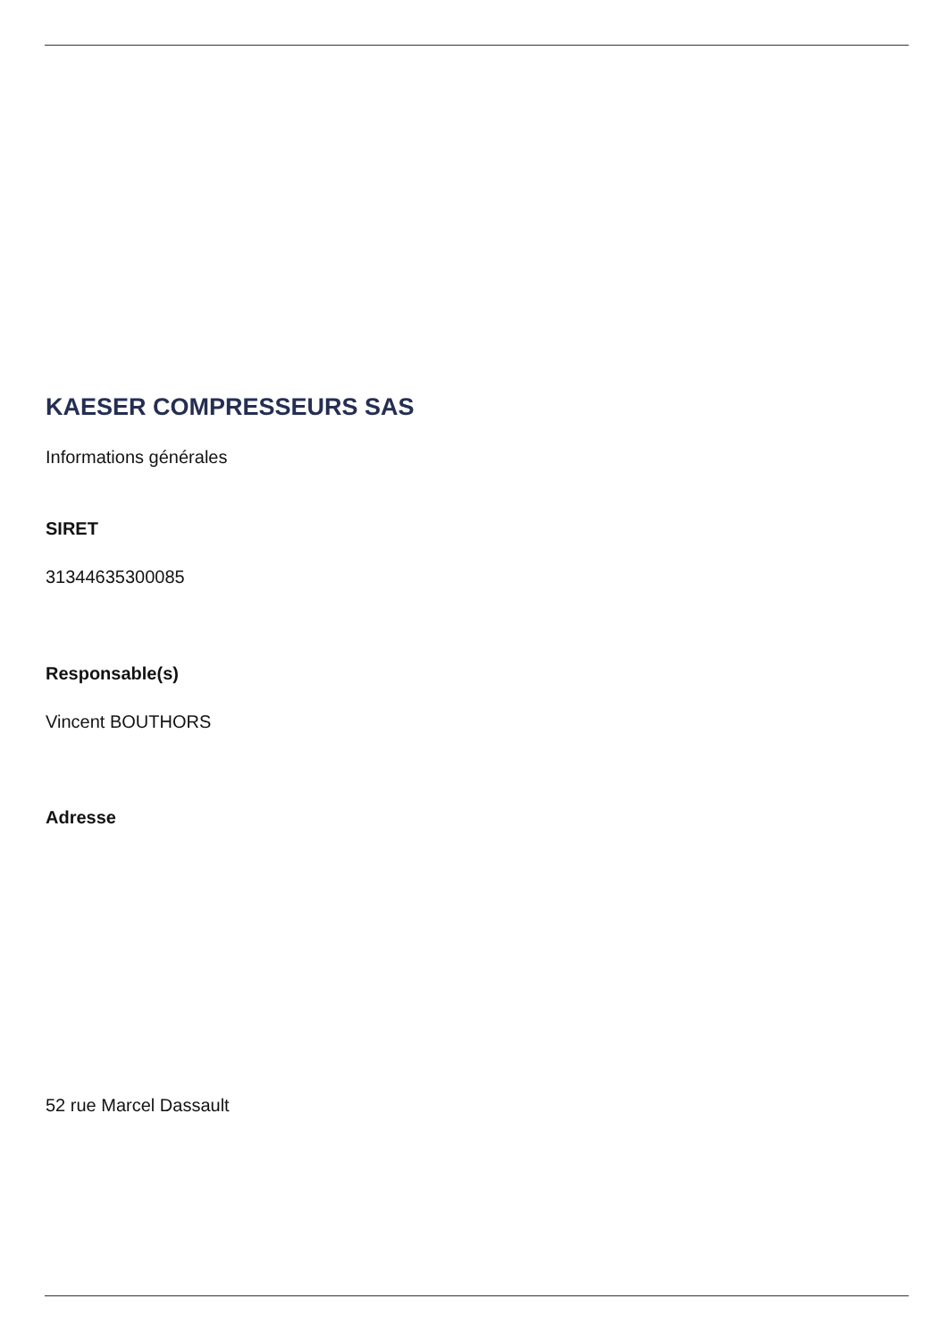KAESER COMPRESSEURS SAS
Informations générales
SIRET
31344635300085
Responsable(s)
Vincent BOUTHORS
Adresse
52 rue Marcel Dassault